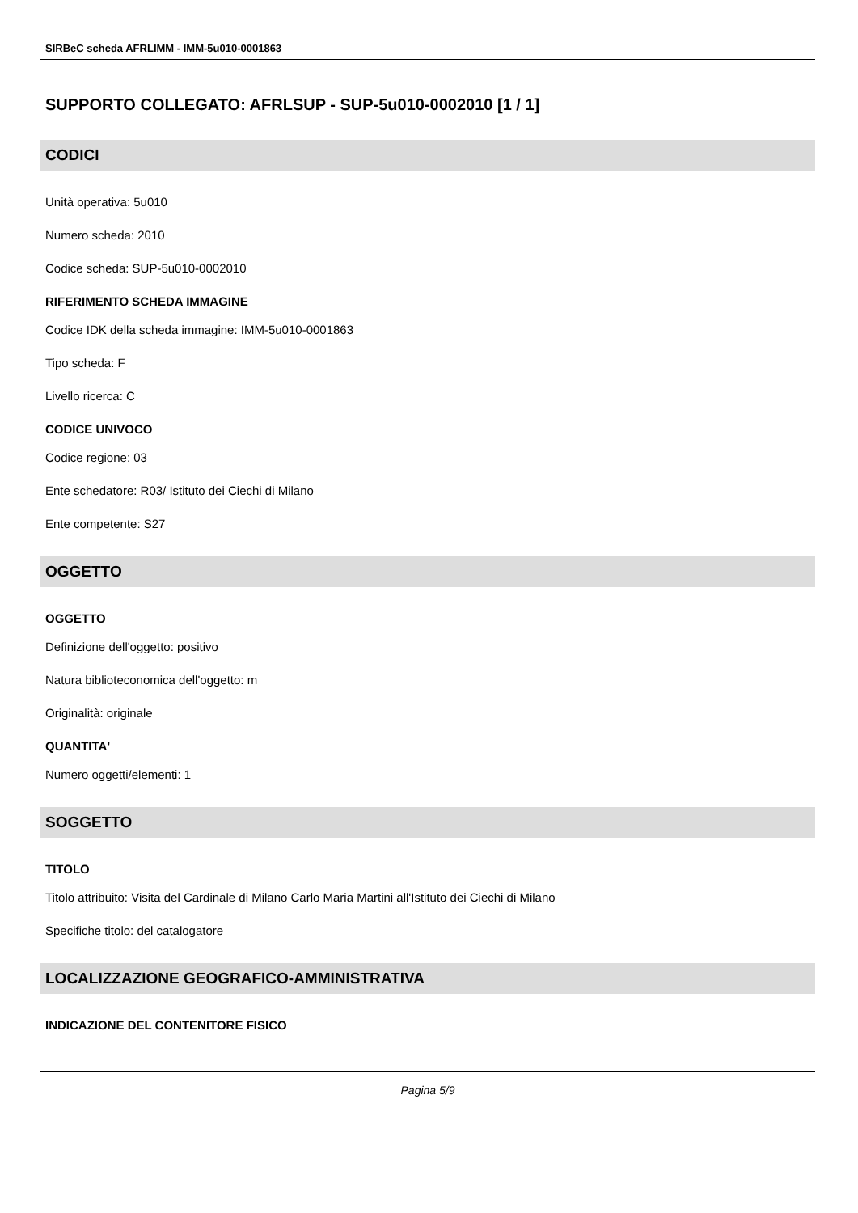SIRBeC scheda AFRLIMM - IMM-5u010-0001863
SUPPORTO COLLEGATO: AFRLSUP - SUP-5u010-0002010 [1 / 1]
CODICI
Unità operativa: 5u010
Numero scheda: 2010
Codice scheda: SUP-5u010-0002010
RIFERIMENTO SCHEDA IMMAGINE
Codice IDK della scheda immagine: IMM-5u010-0001863
Tipo scheda: F
Livello ricerca: C
CODICE UNIVOCO
Codice regione: 03
Ente schedatore: R03/ Istituto dei Ciechi di Milano
Ente competente: S27
OGGETTO
OGGETTO
Definizione dell'oggetto: positivo
Natura biblioteconomica dell'oggetto: m
Originalità: originale
QUANTITA'
Numero oggetti/elementi: 1
SOGGETTO
TITOLO
Titolo attribuito: Visita del Cardinale di Milano Carlo Maria Martini all'Istituto dei Ciechi di Milano
Specifiche titolo: del catalogatore
LOCALIZZAZIONE GEOGRAFICO-AMMINISTRATIVA
INDICAZIONE DEL CONTENITORE FISICO
Pagina 5/9